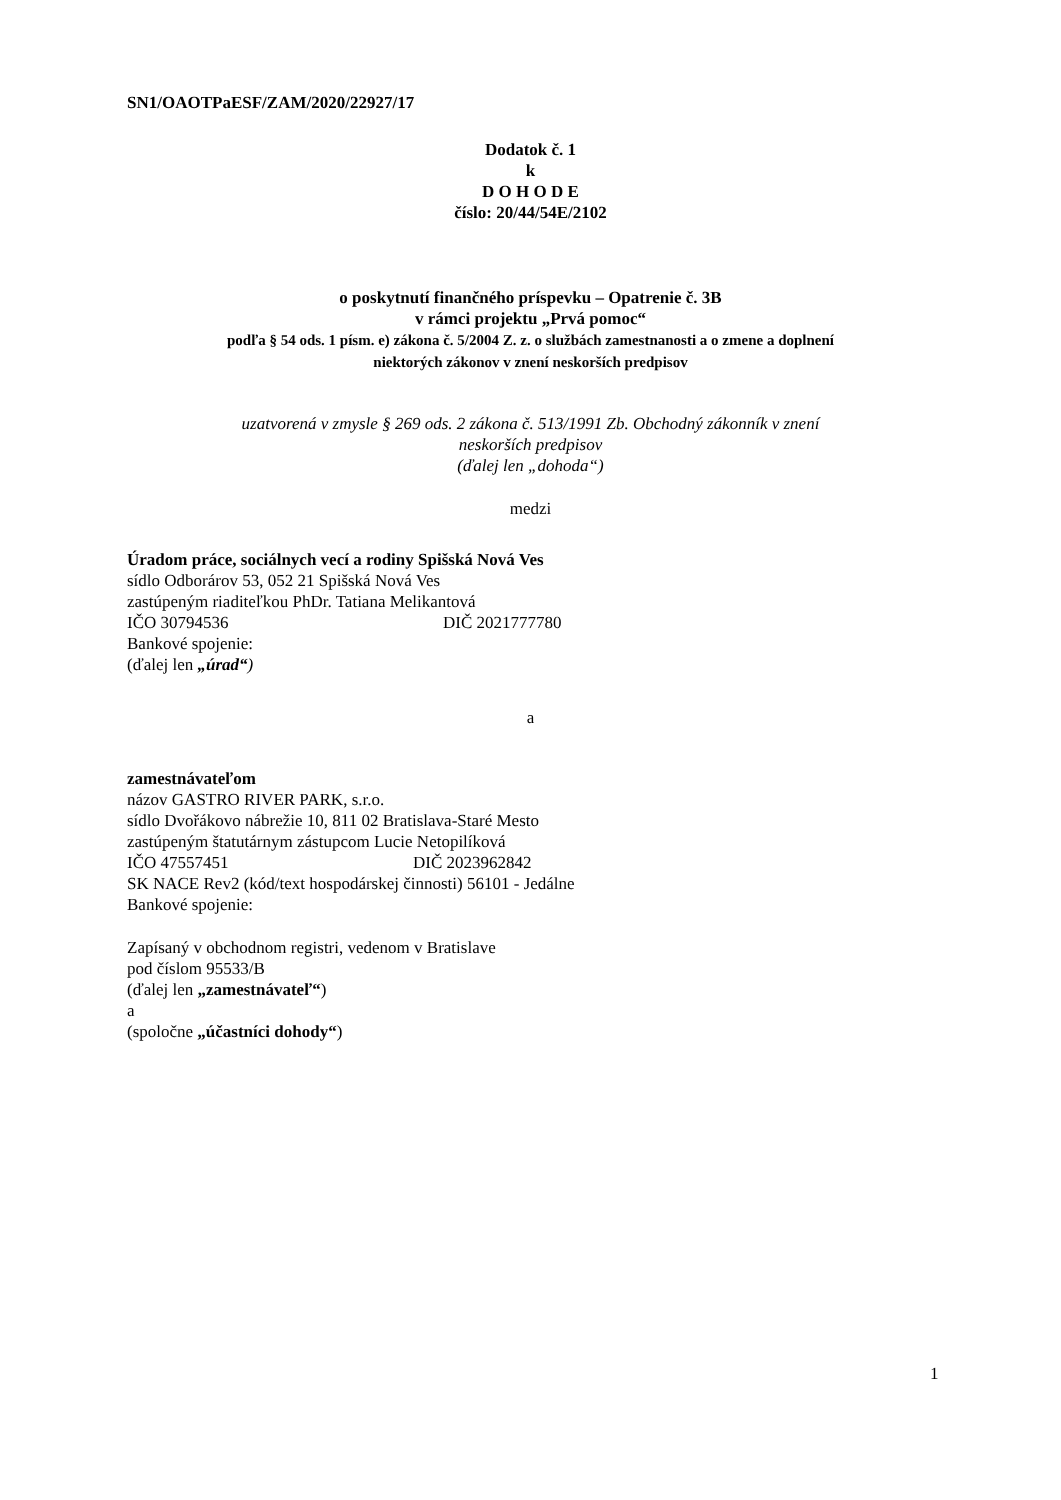SN1/OAOTPaESF/ZAM/2020/22927/17
Dodatok č. 1
k
D O H O D E
číslo: 20/44/54E/2102
o poskytnutí finančného príspevku – Opatrenie č. 3B
v rámci projektu „Prvá pomoc“
podľa § 54 ods. 1 písm. e) zákona č. 5/2004 Z. z. o službách zamestnanosti a o zmene a doplnení
niektorých zákonov v znení neskorších predpisov
uzatvorená v zmysle § 269 ods. 2 zákona č. 513/1991 Zb. Obchodný zákonník v znení
neskorších predpisov
(ďalej len „dohoda“)
medzi
Úradom práce, sociálnych vecí a rodiny Spišská Nová Ves
sídlo Odborárov 53, 052 21 Spišská Nová Ves
zastúpeným riaditeľkou PhDr. Tatiana Melikantová
IČO 30794536 DIČ 2021777780
Bankové spojenie:
(ďalej len „úrad“)
a
zamestnávateľom
názov GASTRO RIVER PARK, s.r.o.
sídlo Dvořákovo nábrežie 10, 811 02 Bratislava-Staré Mesto
zastúpeným štatutárnym zástupcom Lucie Netopilíková
IČO 47557451 DIČ 2023962842
SK NACE Rev2 (kód/text hospodárskej činnosti) 56101 - Jedálne
Bankové spojenie:
Zapísaný v obchodnom registri, vedenom v Bratislave
pod číslom 95533/B
(ďalej len „zamestnávateľ“)
a
(spoločne „účastníci dohody“)
1